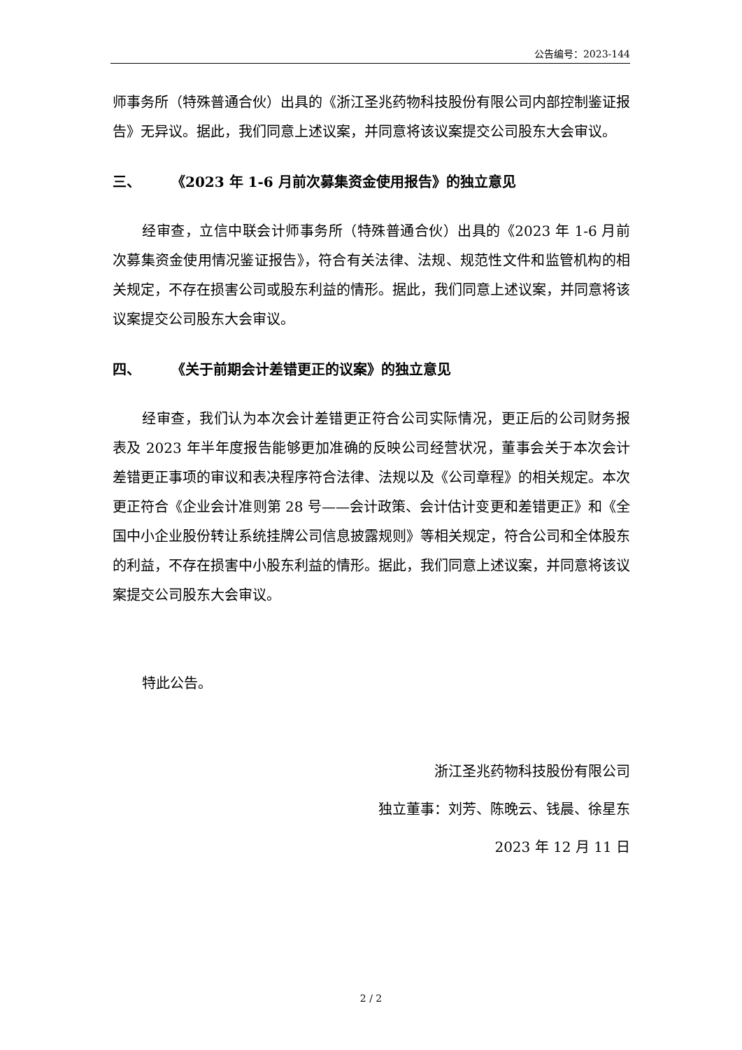公告编号：2023-144
师事务所（特殊普通合伙）出具的《浙江圣兆药物科技股份有限公司内部控制鉴证报告》无异议。据此，我们同意上述议案，并同意将该议案提交公司股东大会审议。
三、 《2023 年 1-6 月前次募集资金使用报告》的独立意见
经审查，立信中联会计师事务所（特殊普通合伙）出具的《2023 年 1-6 月前次募集资金使用情况鉴证报告》，符合有关法律、法规、规范性文件和监管机构的相关规定，不存在损害公司或股东利益的情形。据此，我们同意上述议案，并同意将该议案提交公司股东大会审议。
四、 《关于前期会计差错更正的议案》的独立意见
经审查，我们认为本次会计差错更正符合公司实际情况，更正后的公司财务报表及 2023 年半年度报告能够更加准确的反映公司经营状况，董事会关于本次会计差错更正事项的审议和表决程序符合法律、法规以及《公司章程》的相关规定。本次更正符合《企业会计准则第 28 号——会计政策、会计估计变更和差错更正》和《全国中小企业股份转让系统挂牌公司信息披露规则》等相关规定，符合公司和全体股东的利益，不存在损害中小股东利益的情形。据此，我们同意上述议案，并同意将该议案提交公司股东大会审议。
特此公告。
浙江圣兆药物科技股份有限公司
独立董事：刘芳、陈晚云、钱晨、徐星东
2023 年 12 月 11 日
2 / 2